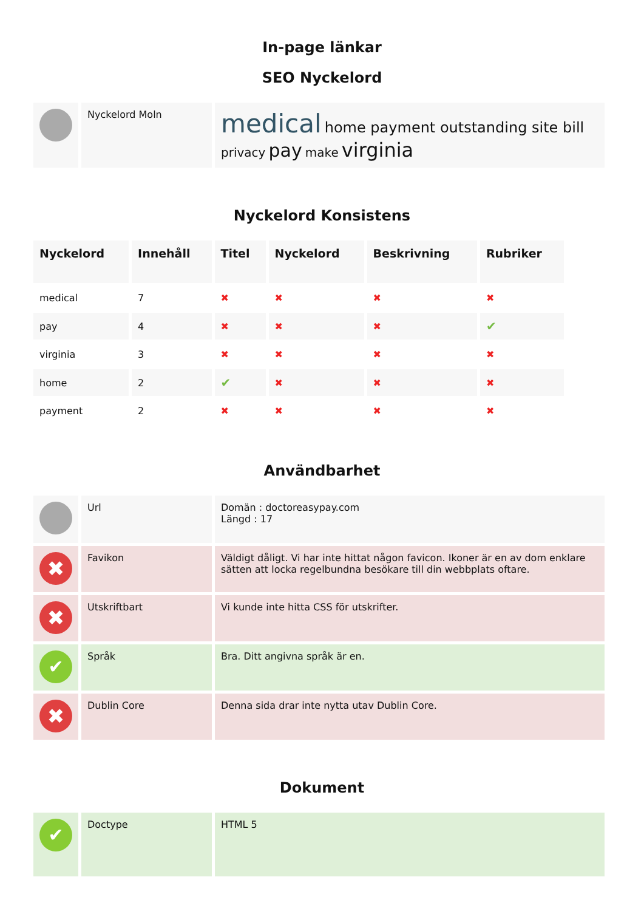In-page länkar
SEO Nyckelord
| | Nyckelord Moln | medical home payment outstanding site bill privacy pay make virginia |
Nyckelord Konsistens
| Nyckelord | Innehåll | Titel | Nyckelord | Beskrivning | Rubriker |
| --- | --- | --- | --- | --- | --- |
| medical | 7 | ✖ | ✖ | ✖ | ✖ |
| pay | 4 | ✖ | ✖ | ✖ | ✔ |
| virginia | 3 | ✖ | ✖ | ✖ | ✖ |
| home | 2 | ✔ | ✖ | ✖ | ✖ |
| payment | 2 | ✖ | ✖ | ✖ | ✖ |
Användbarhet
| | Url | Domän : doctoreasypay.com Längd : 17 |
| ✖ | Favikon | Väldigt dåligt. Vi har inte hittat någon favicon. Ikoner är en av dom enklare sätten att locka regelbundna besökare till din webbplats oftare. |
| ✖ | Utskriftbart | Vi kunde inte hitta CSS för utskrifter. |
| ✔ | Språk | Bra. Ditt angivna språk är en. |
| ✖ | Dublin Core | Denna sida drar inte nytta utav Dublin Core. |
Dokument
| ✔ | Doctype | HTML 5 |